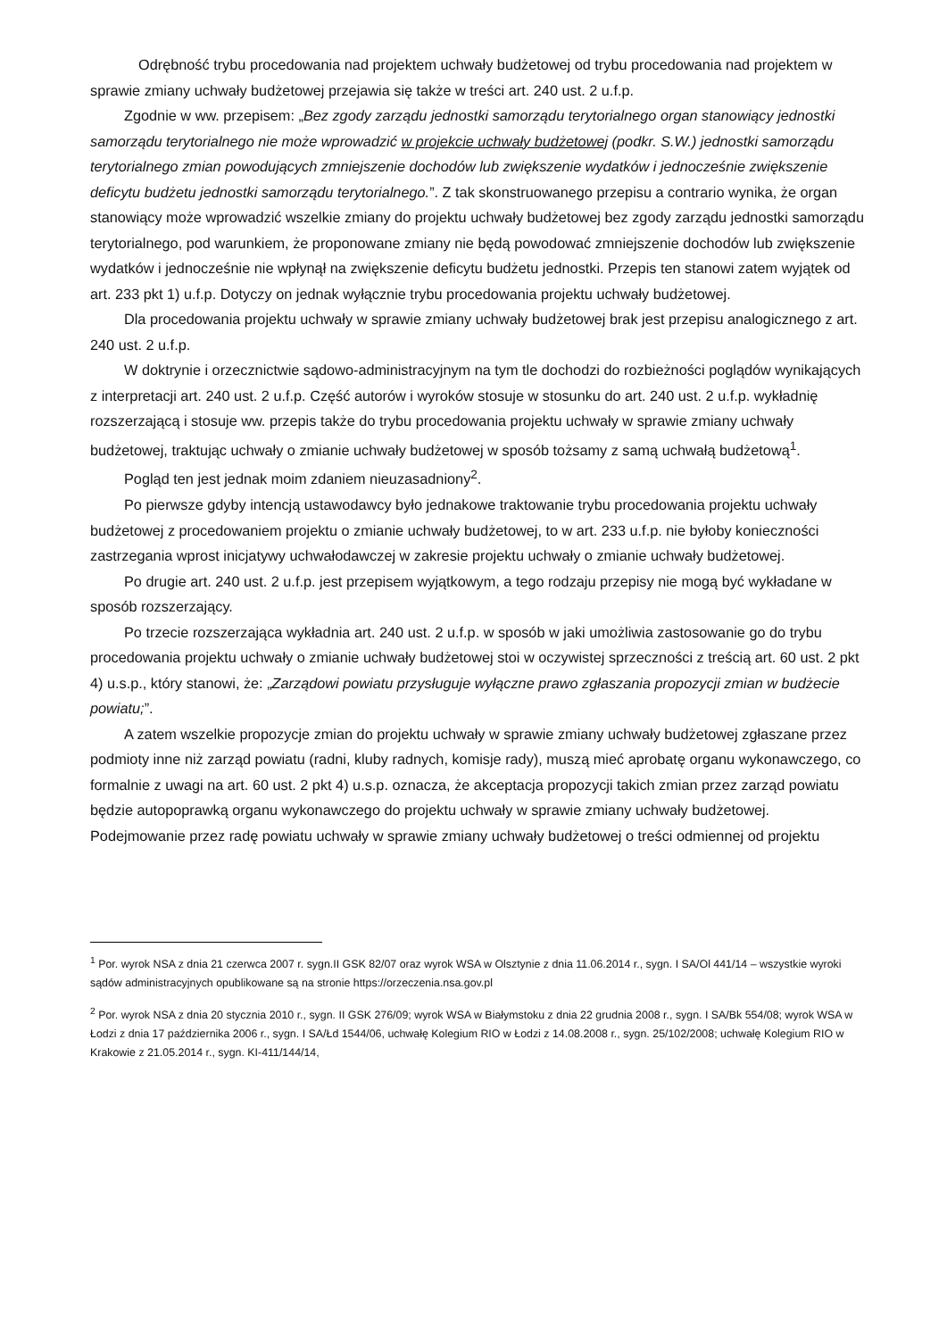Odrębność trybu procedowania nad projektem uchwały budżetowej od trybu procedowania nad projektem w sprawie zmiany uchwały budżetowej przejawia się także w treści art. 240 ust. 2 u.f.p.
Zgodnie w ww. przepisem: „Bez zgody zarządu jednostki samorządu terytorialnego organ stanowiący jednostki samorządu terytorialnego nie może wprowadzić w projekcie uchwały budżetowej (podkr. S.W.) jednostki samorządu terytorialnego zmian powodujących zmniejszenie dochodów lub zwiększenie wydatków i jednocześnie zwiększenie deficytu budżetu jednostki samorządu terytorialnego.”. Z tak skonstruowanego przepisu a contrario wynika, że organ stanowiący może wprowadzić wszelkie zmiany do projektu uchwały budżetowej bez zgody zarządu jednostki samorządu terytorialnego, pod warunkiem, że proponowane zmiany nie będą powodować zmniejszenie dochodów lub zwiększenie wydatków i jednocześnie nie wpłynął na zwiększenie deficytu budżetu jednostki. Przepis ten stanowi zatem wyjątek od art. 233 pkt 1) u.f.p. Dotyczy on jednak wyłącznie trybu procedowania projektu uchwały budżetowej.
Dla procedowania projektu uchwały w sprawie zmiany uchwały budżetowej brak jest przepisu analogicznego z art. 240 ust. 2 u.f.p.
W doktrynie i orzecznictwie sądowo-administracyjnym na tym tle dochodzi do rozbieżności poglądów wynikających z interpretacji art. 240 ust. 2 u.f.p. Część autorów i wyroków stosuje w stosunku do art. 240 ust. 2 u.f.p. wykładnię rozszerzającą i stosuje ww. przepis także do trybu procedowania projektu uchwały w sprawie zmiany uchwały budżetowej, traktując uchwały o zmianie uchwały budżetowej w sposób tożsamy z samą uchwałą budżetową<sup>1</sup>.
Pogląd ten jest jednak moim zdaniem nieuzasadniony<sup>2</sup>.
Po pierwsze gdyby intencją ustawodawcy było jednakowe traktowanie trybu procedowania projektu uchwały budżetowej z procedowaniem projektu o zmianie uchwały budżetowej, to w art. 233 u.f.p. nie byłoby konieczności zastrzegania wprost inicjatywy uchwałodawczej w zakresie projektu uchwały o zmianie uchwały budżetowej.
Po drugie art. 240 ust. 2 u.f.p. jest przepisem wyjątkowym, a tego rodzaju przepisy nie mogą być wykładane w sposób rozszerzający.
Po trzecie rozszerzająca wykładnia art. 240 ust. 2 u.f.p. w sposób w jaki umożliwia zastosowanie go do trybu procedowania projektu uchwały o zmianie uchwały budżetowej stoi w oczywistej sprzeczności z treścią art. 60 ust. 2 pkt 4) u.s.p., który stanowi, że: „Zarządowi powiatu przysługuje wyłączne prawo zgłaszania propozycji zmian w budżecie powiatu;”.
A zatem wszelkie propozycje zmian do projektu uchwały w sprawie zmiany uchwały budżetowej zgłaszane przez podmioty inne niż zarząd powiatu (radni, kluby radnych, komisje rady), muszą mieć aprobatę organu wykonawczego, co formalnie z uwagi na art. 60 ust. 2 pkt 4) u.s.p. oznacza, że akceptacja propozycji takich zmian przez zarząd powiatu będzie autopoprawką organu wykonawczego do projektu uchwały w sprawie zmiany uchwały budżetowej. Podejmowanie przez radę powiatu uchwały w sprawie zmiany uchwały budżetowej o treści odmiennej od projektu
<sup>1</sup> Por. wyrok NSA z dnia 21 czerwca 2007 r. sygn.II GSK 82/07 oraz wyrok WSA w Olsztynie z dnia 11.06.2014 r., sygn. I SA/Ol 441/14 – wszystkie wyroki sądów administracyjnych opublikowane są na stronie https://orzeczenia.nsa.gov.pl
<sup>2</sup> Por. wyrok NSA z dnia 20 stycznia 2010 r., sygn. II GSK 276/09; wyrok WSA w Białymstoku z dnia 22 grudnia 2008 r., sygn. I SA/Bk 554/08; wyrok WSA w Łodzi z dnia 17 października 2006 r., sygn. I SA/Łd 1544/06, uchwałę Kolegium RIO w Łodzi z 14.08.2008 r., sygn. 25/102/2008; uchwałę Kolegium RIO w Krakowie z 21.05.2014 r., sygn. KI-411/144/14,